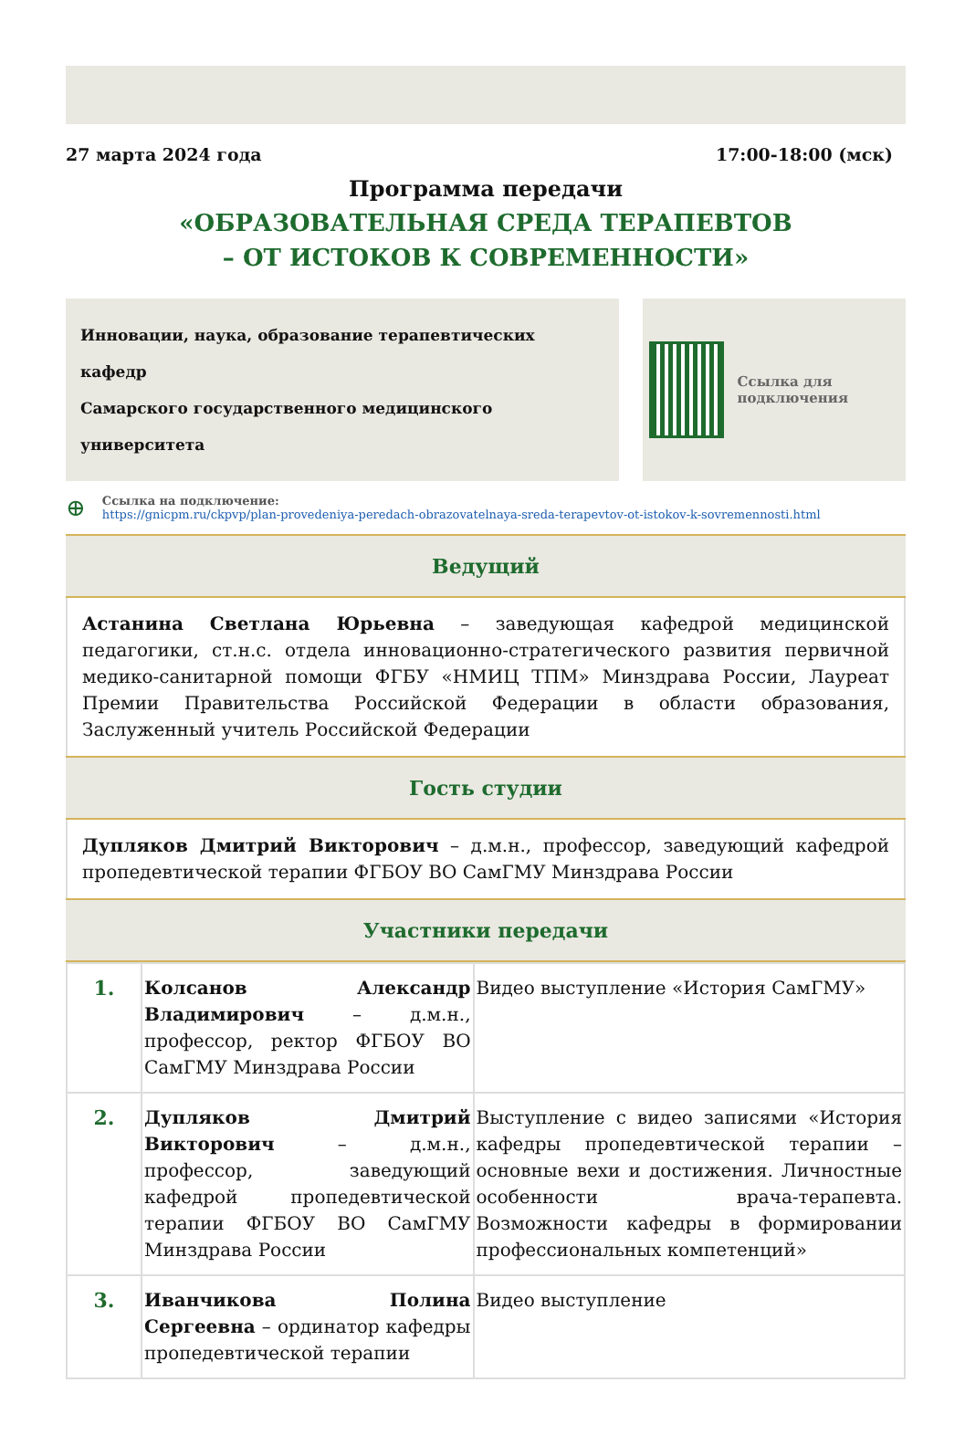27 марта 2024 года 17:00-18:00 (мск)
Программа передачи
«ОБРАЗОВАТЕЛЬНАЯ СРЕДА ТЕРАПЕВТОВ
– ОТ ИСТОКОВ К СОВРЕМЕННОСТИ»
Инновации, наука, образование терапевтических кафедр
Самарского государственного медицинского университета
Ссылка для подключения
⊕
Ссылка на подключение:
https://gnicpm.ru/ckpvp/plan-provedeniya-peredach-obrazovatelnaya-sreda-terapevtov-ot-istokov-k-sovremennosti.html
Ведущий
Астанина Светлана Юрьевна – заведующая кафедрой медицинской педагогики, ст.н.с. отдела инновационно-стратегического развития первичной медико-санитарной помощи ФГБУ «НМИЦ ТПМ» Минздрава России, Лауреат Премии Правительства Российской Федерации в области образования, Заслуженный учитель Российской Федерации
Гость студии
Дупляков Дмитрий Викторович – д.м.н., профессор, заведующий кафедрой пропедевтической терапии ФГБОУ ВО СамГМУ Минздрава России
Участники передачи
| 1. | Колсанов Александр Владимирович – д.м.н., профессор, ректор ФГБОУ ВО СамГМУ Минздрава России | Видео выступление «История СамГМУ» |
| 2. | Дупляков Дмитрий Викторович – д.м.н., профессор, заведующий кафедрой пропедевтической терапии ФГБОУ ВО СамГМУ Минздрава России | Выступление с видео записями «История кафедры пропедевтической терапии – основные вехи и достижения. Личностные особенности врача-терапевта. Возможности кафедры в формировании профессиональных компетенций» |
| 3. | Иванчикова Полина Сергеевна – ординатор кафедры пропедевтической терапии | Видео выступление |